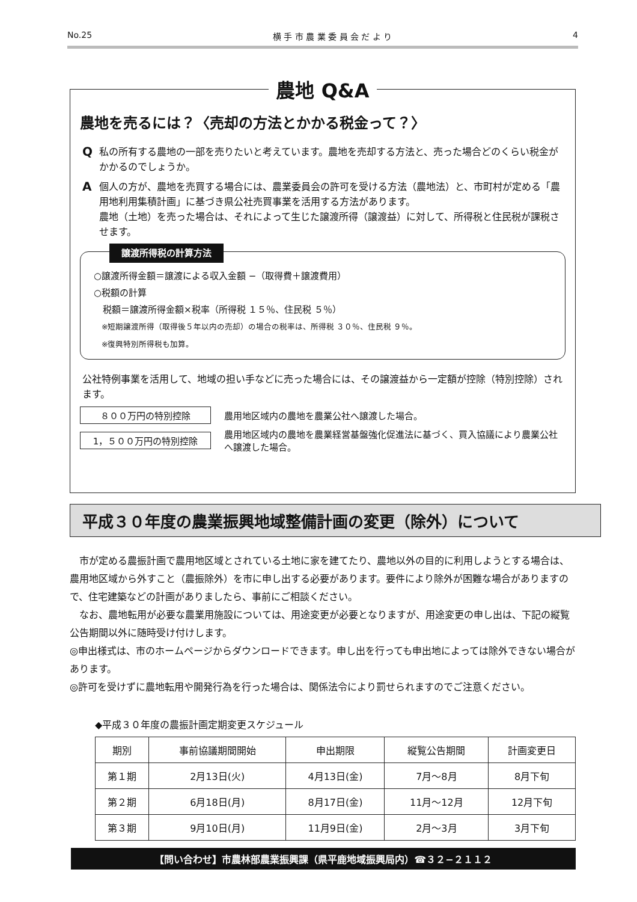No.25 横 手 市 農 業 委 員 会 だ よ り 4
農地 Q&A
農地を売るには？〈売却の方法とかかる税金って？〉
Q
私の所有する農地の一部を売りたいと考えています。農地を売却する方法と、売った場合どのくらい税金がかかるのでしょうか。
A
個人の方が、農地を売買する場合には、農業委員会の許可を受ける方法（農地法）と、市町村が定める「農用地利用集積計画」に基づき県公社売買事業を活用する方法があります。
農地（土地）を売った場合は、それによって生じた譲渡所得（譲渡益）に対して、所得税と住民税が課税させます。
譲渡所得税の計算方法
○譲渡所得金額＝譲渡による収入金額 −（取得費＋譲渡費用）
○税額の計算
　税額＝譲渡所得金額×税率（所得税 １５％、住民税 ５％）
　※短期譲渡所得（取得後５年以内の売却）の場合の税率は、所得税 ３０％、住民税 ９％。
　※復興特別所得税も加算。
公社特例事業を活用して、地域の担い手などに売った場合には、その譲渡益から一定額が控除（特別控除）されます。
８００万円の特別控除 農用地区域内の農地を農業公社へ譲渡した場合。
1，５００万円の特別控除 農用地区域内の農地を農業経営基盤強化促進法に基づく、買入協議により農業公社へ譲渡した場合。
平成３０年度の農業振興地域整備計画の変更（除外）について
　市が定める農振計画で農用地区域とされている土地に家を建てたり、農地以外の目的に利用しようとする場合は、農用地区域から外すこと（農振除外）を市に申し出する必要があります。要件により除外が困難な場合がありますので、住宅建築などの計画がありましたら、事前にご相談ください。
　なお、農地転用が必要な農業用施設については、用途変更が必要となりますが、用途変更の申し出は、下記の縦覧公告期間以外に随時受け付けします。
◎申出様式は、市のホームページからダウンロードできます。申し出を行っても申出地によっては除外できない場合があります。
◎許可を受けずに農地転用や開発行為を行った場合は、関係法令により罰せられますのでご注意ください。
◆平成３０年度の農振計画定期変更スケジュール
| 期別 | 事前協議期間開始 | 申出期限 | 縦覧公告期間 | 計画変更日 |
| --- | --- | --- | --- | --- |
| 第１期 | 2月13日(火) | 4月13日(金) | 7月～8月 | 8月下旬 |
| 第２期 | 6月18日(月) | 8月17日(金) | 11月～12月 | 12月下旬 |
| 第３期 | 9月10日(月) | 11月9日(金) | 2月～3月 | 3月下旬 |
【問い合わせ】市農林部農業振興課（県平鹿地域振興局内）☎３２−２１１２